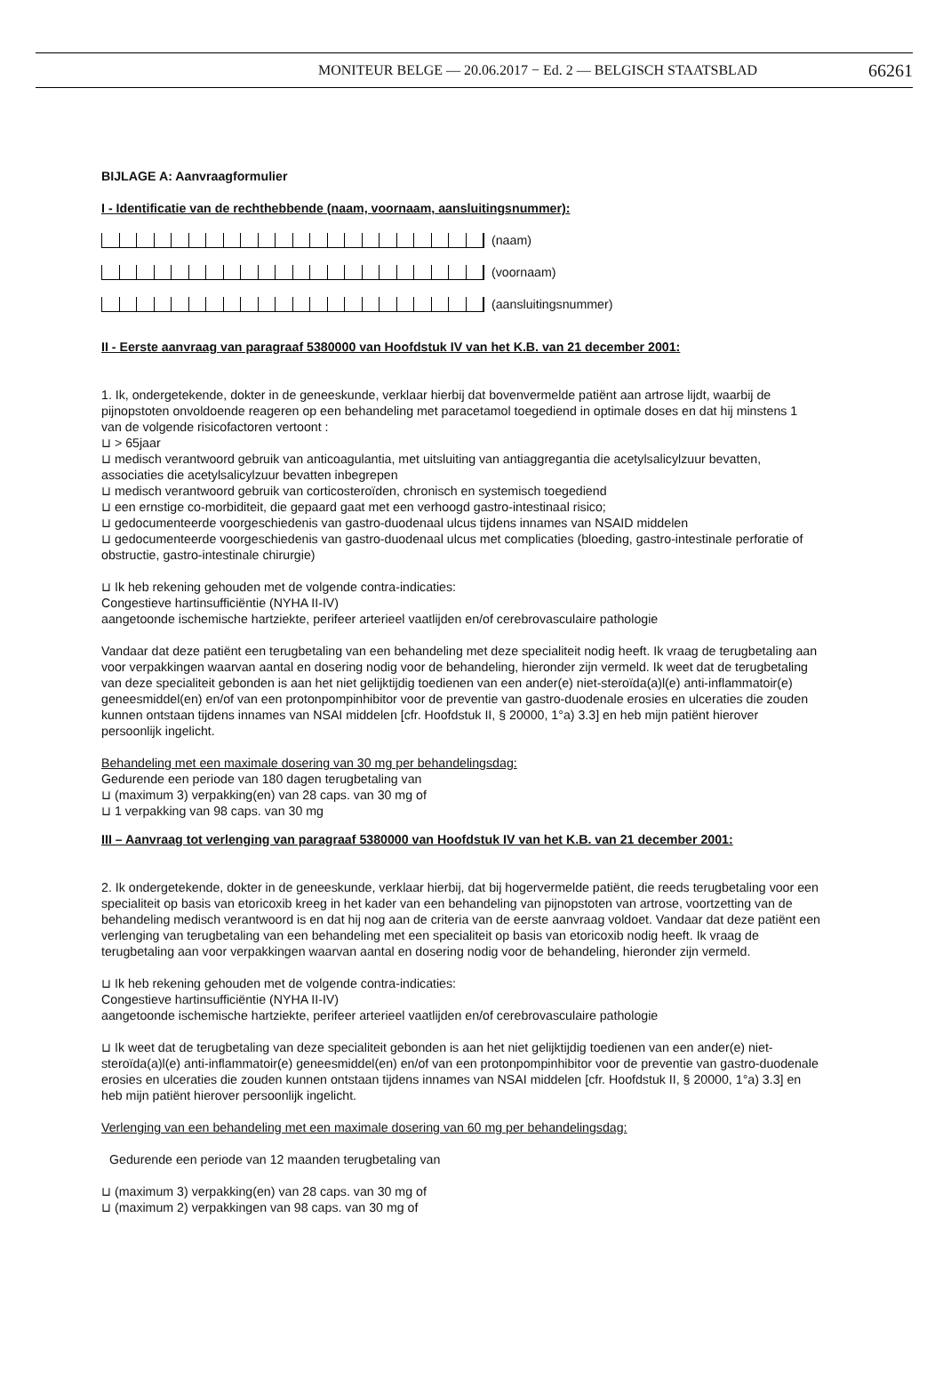MONITEUR BELGE — 20.06.2017 − Ed. 2 — BELGISCH STAATSBLAD 66261
BIJLAGE A: Aanvraagformulier
I - Identificatie van de rechthebbende (naam, voornaam, aansluitingsnummer):
(naam)
(voornaam)
(aansluitingsnummer)
II - Eerste aanvraag van paragraaf 5380000 van Hoofdstuk IV van het K.B. van 21 december 2001:
1. Ik, ondergetekende, dokter in de geneeskunde, verklaar hierbij dat bovenvermelde patiënt aan artrose lijdt, waarbij de pijnopstoten onvoldoende reageren op een behandeling met paracetamol toegediend in optimale doses en dat hij minstens 1 van de volgende risicofactoren vertoont :
⊔ > 65jaar
⊔ medisch verantwoord gebruik van anticoagulantia, met uitsluiting van antiaggregantia die acetylsalicylzuur bevatten, associaties die acetylsalicylzuur bevatten inbegrepen
⊔ medisch verantwoord gebruik van corticosteroïden, chronisch en systemisch toegediend
⊔ een ernstige co-morbiditeit, die gepaard gaat met een verhoogd gastro-intestinaal risico;
⊔ gedocumenteerde voorgeschiedenis van gastro-duodenaal ulcus tijdens innames van NSAID middelen
⊔ gedocumenteerde voorgeschiedenis van gastro-duodenaal ulcus met complicaties (bloeding, gastro-intestinale perforatie of obstructie, gastro-intestinale chirurgie)
⊔ Ik heb rekening gehouden met de volgende contra-indicaties:
Congestieve hartinsufficiëntie (NYHA II-IV)
aangetoonde ischemische hartziekte, perifeer arterieel vaatlijden en/of cerebrovasculaire pathologie
Vandaar dat deze patiënt een terugbetaling van een behandeling met deze specialiteit nodig heeft. Ik vraag de terugbetaling aan voor verpakkingen waarvan aantal en dosering nodig voor de behandeling, hieronder zijn vermeld. Ik weet dat de terugbetaling van deze specialiteit gebonden is aan het niet gelijktijdig toedienen van een ander(e) niet-steroïda(a)l(e) anti-inflammatoir(e) geneesmiddel(en) en/of van een protonpompinhibitor voor de preventie van gastro-duodenale erosies en ulceraties die zouden kunnen ontstaan tijdens innames van NSAI middelen [cfr. Hoofdstuk II, § 20000, 1°a) 3.3] en heb mijn patiënt hierover persoonlijk ingelicht.
Behandeling met een maximale dosering van 30 mg per behandelingsdag:
Gedurende een periode van 180 dagen terugbetaling van
⊔ (maximum 3) verpakking(en) van 28 caps. van 30 mg of
⊔ 1 verpakking van 98 caps. van 30 mg
III – Aanvraag tot verlenging van paragraaf 5380000 van Hoofdstuk IV van het K.B. van 21 december 2001:
2. Ik ondergetekende, dokter in de geneeskunde, verklaar hierbij, dat bij hogervermelde patiënt, die reeds terugbetaling voor een specialiteit op basis van etoricoxib kreeg in het kader van een behandeling van pijnopstoten van artrose, voortzetting van de behandeling medisch verantwoord is en dat hij nog aan de criteria van de eerste aanvraag voldoet. Vandaar dat deze patiënt een verlenging van terugbetaling van een behandeling met een specialiteit op basis van etoricoxib nodig heeft. Ik vraag de terugbetaling aan voor verpakkingen waarvan aantal en dosering nodig voor de behandeling, hieronder zijn vermeld.
⊔ Ik heb rekening gehouden met de volgende contra-indicaties:
Congestieve hartinsufficiëntie (NYHA II-IV)
aangetoonde ischemische hartziekte, perifeer arterieel vaatlijden en/of cerebrovasculaire pathologie
⊔ Ik weet dat de terugbetaling van deze specialiteit gebonden is aan het niet gelijktijdig toedienen van een ander(e) niet-steroïda(a)l(e) anti-inflammatoir(e) geneesmiddel(en) en/of van een protonpompinhibitor voor de preventie van gastro-duodenale erosies en ulceraties die zouden kunnen ontstaan tijdens innames van NSAI middelen [cfr. Hoofdstuk II, § 20000, 1°a) 3.3] en heb mijn patiënt hierover persoonlijk ingelicht.
Verlenging van een behandeling met een maximale dosering van 60 mg per behandelingsdag:
Gedurende een periode van 12 maanden terugbetaling van
⊔ (maximum 3) verpakking(en) van 28 caps. van 30 mg of
⊔ (maximum 2) verpakkingen van 98 caps. van 30 mg of